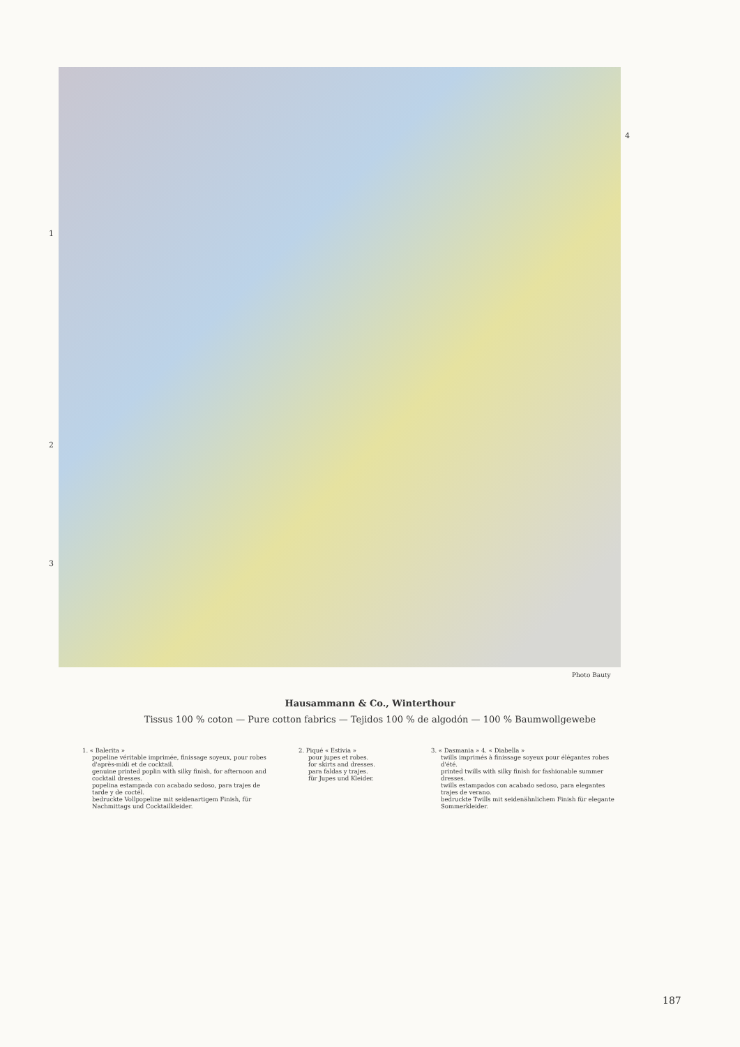1
2
3
4
Photo Bauty
Hausammann & Co., Winterthour
Tissus 100 % coton — Pure cotton fabrics — Tejidos 100 % de algodón — 100 % Baumwollgewebe
1. « Balerita »
popeline véritable imprimée, finissage soyeux, pour robes d'après-midi et de cocktail.
genuine printed poplin with silky finish, for afternoon and cocktail dresses.
popelina estampada con acabado sedoso, para trajes de tarde y de coctél.
bedruckte Vollpopeline mit seidenartigem Finish, für Nachmittags und Cocktailkleider.
2. Piqué « Estivia »
pour jupes et robes.
for skirts and dresses.
para faldas y trajes.
für Jupes und Kleider.
3. « Dasmania » 4. « Diabella »
twills imprimés à finissage soyeux pour élégantes robes d'été.
printed twills with silky finish for fashionable summer dresses.
twills estampados con acabado sedoso, para elegantes trajes de verano.
bedruckte Twills mit seidenähnlichem Finish für elegante Sommerkleider.
187